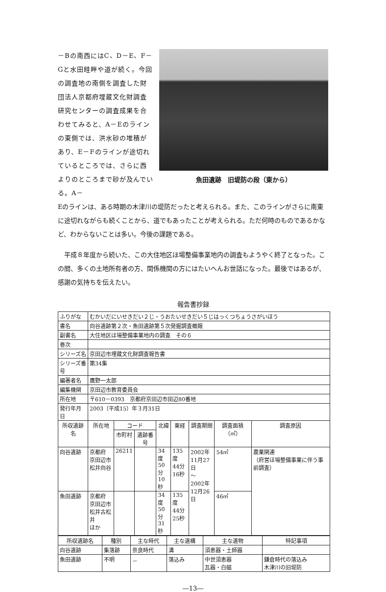－Bの南西にはC、D－E、F－Gと水田畦畔や道が続く。今回の調査地の南側を調査した財団法人京都府埋蔵文化財調査研究センターの調査成果を合わせてみると、A－Eのラインの東側では、洪水砂の堆積があり、E－Fのラインが途切れているところでは、さらに西よりのところまで砂が及んでいる。A－
魚田遺跡　旧堤防の段（東から）
Eのラインは、ある時期の木津川の堤防だったと考えられる。また、このラインがさらに南東に途切れながらも続くことから、道でもあったことが考えられる。ただ何時のものであるかなど、わからないことは多い。今後の課題である。
　平成８年度から続いた、この大住地区ほ場整備事業地内の調査もようやく終了となった。この間、多くの土地所有者の方、関係機関の方にはたいへんお世話になった。最後ではあるが、感謝の気持ちを伝えたい。
報告書抄録
| ふりがな | むかいだにいせきだい２じ・うおたいせきだい５じはっくつちょうさがいほう | | | | | | | |
| 書名 | 向谷遺跡第２次・魚田遺跡第５次発掘調査概報 | | | | | | | |
| 副書名 | 大住地区ほ場整備事業地内の調査 その６ | | | | | | | |
| 巻次 | | | | | | | | |
| シリーズ名 | 京田辺市埋蔵文化財調査報告書 | | | | | | | |
| シリーズ番号 | 第34集 | | | | | | | |
| 編著者名 | 鷹野一太郎 | | | | | | | |
| 編集機関 | 京田辺市教育委員会 | | | | | | | |
| 所在地 | 〒610－0393 京都府京田辺市田辺80番地 | | | | | | | |
| 発行年月日 | 2003（平成15）年３月31日 | | | | | | | |
| 所収遺跡名 | 所在地 | コード | | 北緯 | 東経 | 調査期間 | 調査面積（㎡） | 調査原因 |
| | | 市町村 | 遺跡番号 | | | | | |
| 向谷遺跡 | 京都府 京田辺市 松井向谷 | 26211 | | 34度 50分 10秒 | 135度 44分 16秒 | 2002年 11月27日 ～ 2002年 12月26日 | 54㎡ | 農業関連 （府営ほ場整備事業に伴う事前調査） |
| 魚田遺跡 | 京都府 京田辺市 松井古松井 ほか | | | 34度 50分 31秒 | 135度 44分 25秒 | | 46㎡ | |
| 所収遺跡名 | 種別 | 主な時代 | 主な遺構 | 主な遺物 | 特記事項 |
| --- | --- | --- | --- | --- | --- |
| 向谷遺跡 | 集落跡 | 奈良時代 | 溝 | 須恵器・土師器 | |
| 魚田遺跡 | 不明 | － | 落込み | 中世須恵器 瓦器・白磁 | 鎌倉時代の落込み 木津川の旧堤防 |
―13―